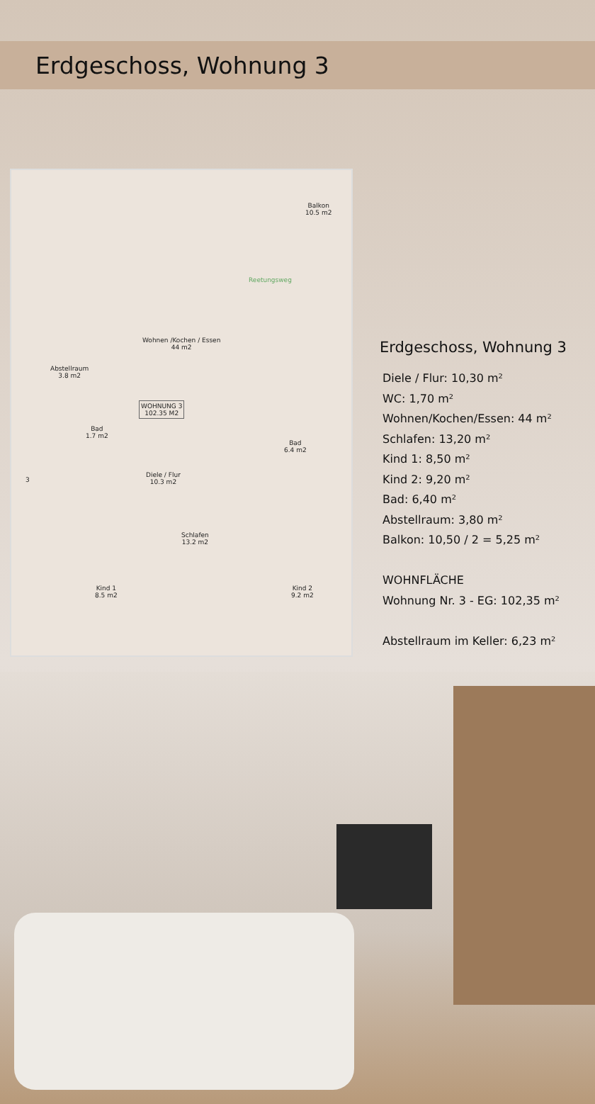Erdgeschoss, Wohnung 3
Balkon
10.5 m2
Reetungsweg
Wohnen /Kochen / Essen
44 m2
Abstellraum
3.8 m2
WOHNUNG 3
102.35 M2
Bad
1.7 m2
Bad
6.4 m2
Diele / Flur
10.3 m2
3
Schlafen
13.2 m2
Kind 1
8.5 m2
Kind 2
9.2 m2
Erdgeschoss, Wohnung 3
Diele / Flur: 10,30 m²
WC: 1,70 m²
Wohnen/Kochen/Essen: 44 m²
Schlafen: 13,20 m²
Kind 1: 8,50 m²
Kind 2: 9,20 m²
Bad: 6,40 m²
Abstellraum: 3,80 m²
Balkon: 10,50 / 2 = 5,25 m²
WOHNFLÄCHE
Wohnung Nr. 3 - EG: 102,35 m²
Abstellraum im Keller: 6,23 m²